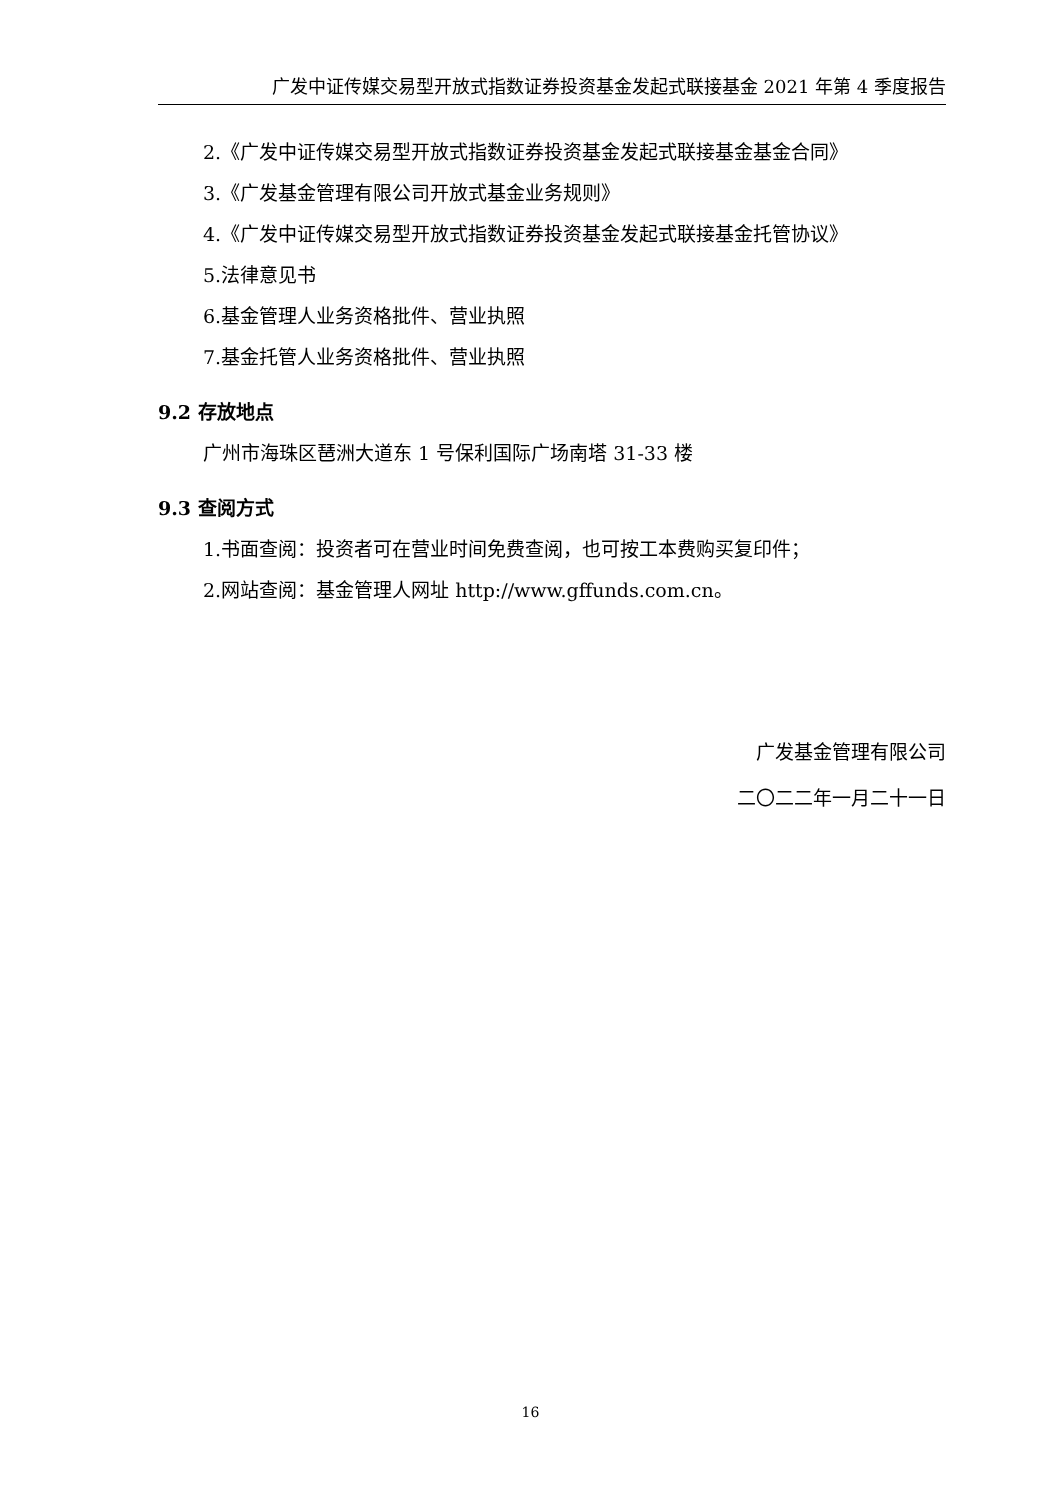广发中证传媒交易型开放式指数证券投资基金发起式联接基金 2021 年第 4 季度报告
2.《广发中证传媒交易型开放式指数证券投资基金发起式联接基金基金合同》
3.《广发基金管理有限公司开放式基金业务规则》
4.《广发中证传媒交易型开放式指数证券投资基金发起式联接基金托管协议》
5.法律意见书
6.基金管理人业务资格批件、营业执照
7.基金托管人业务资格批件、营业执照
9.2 存放地点
广州市海珠区琶洲大道东 1 号保利国际广场南塔 31-33 楼
9.3 查阅方式
1.书面查阅：投资者可在营业时间免费查阅，也可按工本费购买复印件；
2.网站查阅：基金管理人网址 http://www.gffunds.com.cn。
广发基金管理有限公司
二〇二二年一月二十一日
16